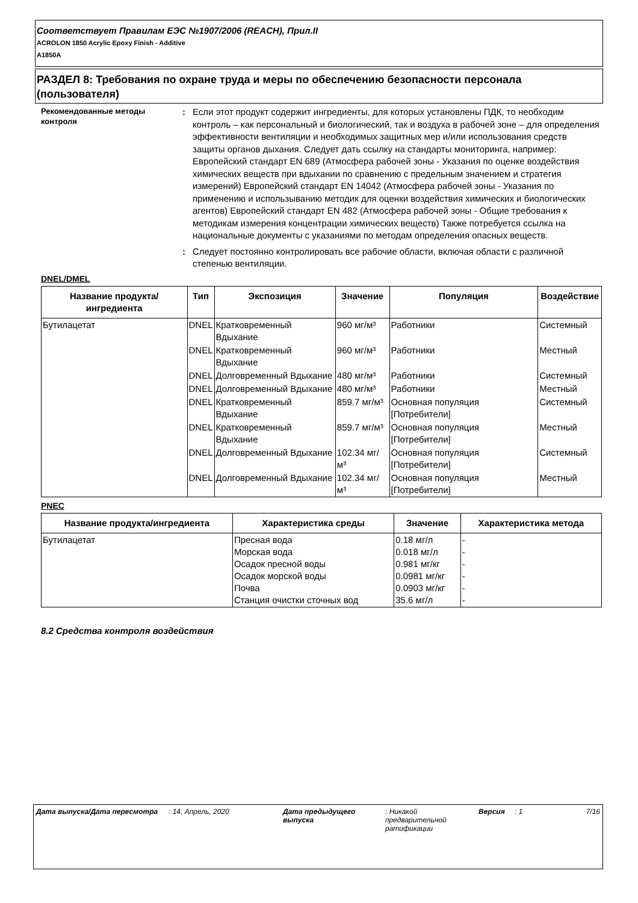Соответствует Правилам ЕЭС №1907/2006 (REACH), Прил.II
ACROLON 1850 Acrylic Epoxy Finish - Additive
A1850A
РАЗДЕЛ 8: Требования по охране труда и меры по обеспечению безопасности персонала (пользователя)
Рекомендованные методы контроля
: Если этот продукт содержит ингредиенты, для которых установлены ПДК, то необходим контроль – как персональный и биологический, так и воздуха в рабочей зоне – для определения эффективности вентиляции и необходимых защитных мер и/или использования средств защиты органов дыхания. Следует дать ссылку на стандарты мониторинга, например: Европейский стандарт EN 689 (Атмосфера рабочей зоны - Указания по оценке воздействия химических веществ при вдыхании по сравнению с предельным значением и стратегия измерений) Европейский стандарт EN 14042 (Атмосфера рабочей зоны - Указания по применению и использыванию методик для оценки воздействия химических и биологических агентов) Европейский стандарт EN 482 (Атмосфера рабочей зоны - Общие требования к методикам измерения концентрации химических веществ) Также потребуется ссылка на национальные документы с указаниями по методам определения опасных веществ.
: Следует постоянно контролировать все рабочие области, включая области с различной степенью вентиляции.
DNEL/DMEL
| Название продукта/ингредиента | Тип | Экспозиция | Значение | Популяция | Воздействие |
| --- | --- | --- | --- | --- | --- |
| Бутилацетат | DNEL | Кратковременный Вдыхание | 960 мг/м³ | Работники | Системный |
| | DNEL | Кратковременный Вдыхание | 960 мг/м³ | Работники | Местный |
| | DNEL | Долговременный Вдыхание | 480 мг/м³ | Работники | Системный |
| | DNEL | Долговременный Вдыхание | 480 мг/м³ | Работники | Местный |
| | DNEL | Кратковременный Вдыхание | 859.7 мг/м³ | Основная популяция [Потребители] | Системный |
| | DNEL | Кратковременный Вдыхание | 859.7 мг/м³ | Основная популяция [Потребители] | Местный |
| | DNEL | Долговременный Вдыхание | 102.34 мг/м³ | Основная популяция [Потребители] | Системный |
| | DNEL | Долговременный Вдыхание | 102.34 мг/м³ | Основная популяция [Потребители] | Местный |
PNEC
| Название продукта/ингредиента | Характеристика среды | Значение | Характеристика метода |
| --- | --- | --- | --- |
| Бутилацетат | Пресная вода Морская вода Осадок пресной воды Осадок морской воды Почва Станция очистки сточных вод | 0.18 мг/л 0.018 мг/л 0.981 мг/кг 0.0981 мг/кг 0.0903 мг/кг 35.6 мг/л | - - - - - - |
8.2 Средства контроля воздействия
Дата выпуска/Дата пересмотра : 14, Апрель, 2020 Дата предыдущего выпуска
: Никакой предварительной ратификации
Версия : 1 7/16